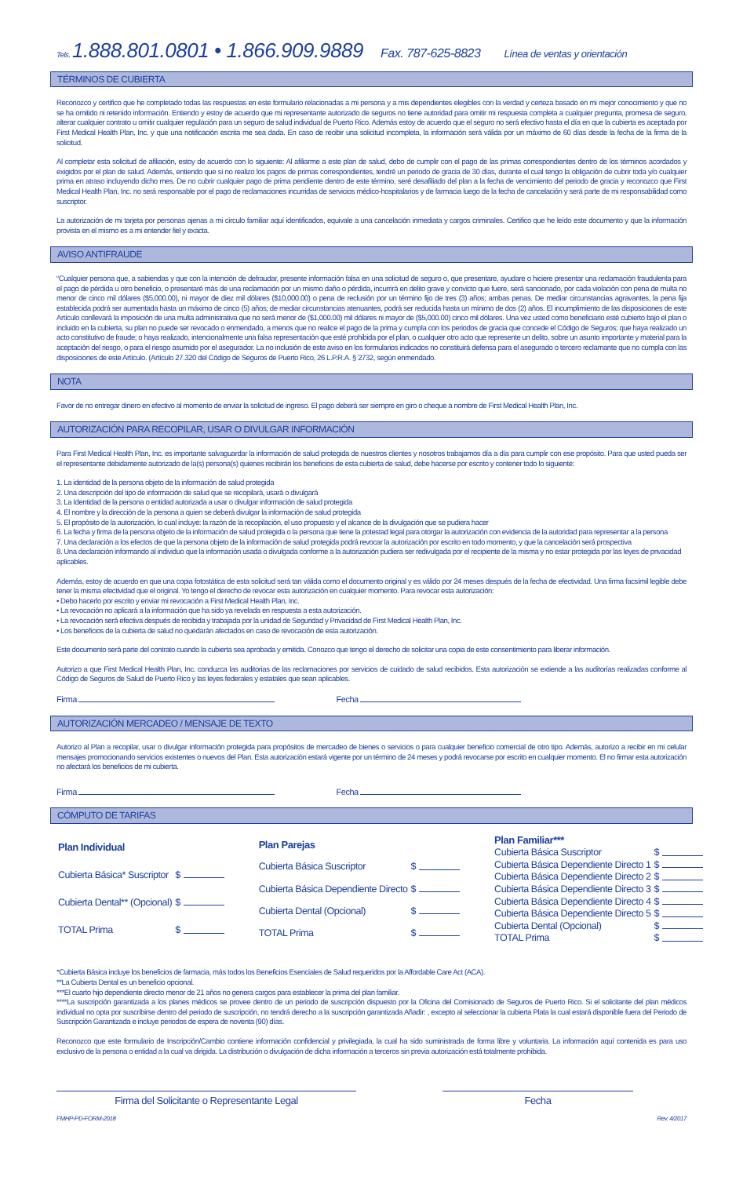Tels. 1.888.801.0801 • 1.866.909.9889 Fax. 787-625-8823 Línea de ventas y orientación
TÉRMINOS DE CUBIERTA
Reconozco y certifico que he completado todas las respuestas en este formulario relacionadas a mi persona y a mis dependientes elegibles con la verdad y certeza basado en mi mejor conocimiento y que no se ha omitido ni retenido información. Entiendo y estoy de acuerdo que mi representante autorizado de seguros no tiene autoridad para omitir mi respuesta completa a cualquier pregunta, promesa de seguro, alterar cualquier contrato u omitir cualquier regulación para un seguro de salud individual de Puerto Rico. Además estoy de acuerdo que el seguro no será efectivo hasta el día en que la cubierta es aceptada por First Medical Health Plan, Inc. y que una notificación escrita me sea dada. En caso de recibir una solicitud incompleta, la información será válida por un máximo de 60 días desde la fecha de la firma de la solicitud.
Al completar esta solicitud de afiliación, estoy de acuerdo con lo siguiente: Al afiliarme a este plan de salud, debo de cumplir con el pago de las primas correspondientes dentro de los términos acordados y exigidos por el plan de salud. Además, entiendo que si no realizo los pagos de primas correspondientes, tendré un periodo de gracia de 30 días, durante el cual tengo la obligación de cubrir toda y/o cualquier prima en atraso incluyendo dicho mes. De no cubrir cualquier pago de prima pendiente dentro de este término, seré desafiliado del plan a la fecha de vencimiento del periodo de gracia y reconozco que First Medical Health Plan, Inc. no será responsable por el pago de reclamaciones incurridas de servicios médico-hospitalarios y de farmacia luego de la fecha de cancelación y será parte de mi responsabilidad como suscriptor.
La autorización de mi tarjeta por personas ajenas a mi círculo familiar aquí identificados, equivale a una cancelación inmediata y cargos criminales. Certifico que he leído este documento y que la información provista en el mismo es a mi entender fiel y exacta.
AVISO ANTIFRAUDE
“Cualquier persona que, a sabiendas y que con la intención de defraudar, presente información falsa en una solicitud de seguro o, que presentare, ayudare o hiciere presentar una reclamación fraudulenta para el pago de pérdida u otro beneficio, o presentaré más de una reclamación por un mismo daño o pérdida, incurrirá en delito grave y convicto que fuere, será sancionado, por cada violación con pena de multa no menor de cinco mil dólares ($5,000.00), ni mayor de diez mil dólares ($10,000.00) o pena de reclusión por un término fijo de tres (3) años; ambas penas. De mediar circunstancias agravantes, la pena fija establecida podrá ser aumentada hasta un máximo de cinco (5) años; de mediar circunstancias atenuantes, podrá ser reducida hasta un mínimo de dos (2) años. El incumplimiento de las disposiciones de este Artículo conllevará la imposición de una multa administrativa que no será menor de ($1,000.00) mil dólares ni mayor de ($5,000.00) cinco mil dólares. Una vez usted como beneficiario esté cubierto bajo el plan o incluido en la cubierta, su plan no puede ser revocado o enmendado, a menos que no realice el pago de la prima y cumpla con los periodos de gracia que concede el Código de Seguros; que haya realizado un acto constitutivo de fraude; o haya realizado, intencionalmente una falsa representación que esté prohibida por el plan, o cualquier otro acto que represente un delito, sobre un asunto importante y material para la aceptación del riesgo, o para el riesgo asumido por el asegurador. La no inclusión de este aviso en los formularios indicados no constituirá defensa para el asegurado o tercero reclamante que no cumpla con las disposiciones de este Artículo. (Artículo 27.320 del Código de Seguros de Puerto Rico, 26 L.P.R.A. § 2732, según enmendado.
NOTA
Favor de no entregar dinero en efectivo al momento de enviar la solicitud de ingreso. El pago deberá ser siempre en giro o cheque a nombre de First Medical Health Plan, Inc.
AUTORIZACIÓN PARA RECOPILAR, USAR O DIVULGAR INFORMACIÓN
Para First Medical Health Plan, Inc. es importante salvaguardar la información de salud protegida de nuestros clientes y nosotros trabajamos día a día para cumplir con ese propósito. Para que usted pueda ser el representante debidamente autorizado de la(s) persona(s) quienes recibirán los beneficios de esta cubierta de salud, debe hacerse por escrito y contener todo lo siguiente:
1. La identidad de la persona objeto de la información de salud protegida
2. Una descripción del tipo de información de salud que se recopilará, usará o divulgará
3. La Identidad de la persona o entidad autorizada a usar o divulgar información de salud protegida
4. El nombre y la dirección de la persona a quien se deberá divulgar la información de salud protegida
5. El propósito de la autorización, lo cual incluye: la razón de la recopilación, el uso propuesto y el alcance de la divulgación que se pudiera hacer
6. La fecha y firma de la persona objeto de la información de salud protegida o la persona que tiene la potestad legal para otorgar la autorización con evidencia de la autoridad para representar a la persona
7. Una declaración a los efectos de que la persona objeto de la información de salud protegida podrá revocar la autorización por escrito en todo momento, y que la cancelación será prospectiva
8. Una declaración informando al individuo que la información usada o divulgada conforme a la autorización pudiera ser redivulgada por el recipiente de la misma y no estar protegida por las leyes de privacidad aplicables.
Además, estoy de acuerdo en que una copia fotostática de esta solicitud será tan válida como el documento original y es válido por 24 meses después de la fecha de efectividad. Una firma facsímil legible debe tener la misma efectividad que el original. Yo tengo el derecho de revocar esta autorización en cualquier momento. Para revocar esta autorización:
• Debo hacerlo por escrito y enviar mi revocación a First Medical Health Plan, Inc.
• La revocación no aplicará a la información que ha sido ya revelada en respuesta a esta autorización.
• La revocación será efectiva después de recibida y trabajada por la unidad de Seguridad y Privacidad de First Medical Health Plan, Inc.
• Los beneficios de la cubierta de salud no quedarán afectados en caso de revocación de esta autorización.
Este documento será parte del contrato cuando la cubierta sea aprobada y emitida. Conozco que tengo el derecho de solicitar una copia de este consentimiento para liberar información.
Autorizo a que First Medical Health Plan, Inc. conduzca las auditorias de las reclamaciones por servicios de cuidado de salud recibidos. Esta autorización se extiende a las auditorías realizadas conforme al Código de Seguros de Salud de Puerto Rico y las leyes federales y estatales que sean aplicables.
Firma Fecha
AUTORIZACIÓN MERCADEO / MENSAJE DE TEXTO
Autorizo al Plan a recopilar, usar o divulgar información protegida para propósitos de mercadeo de bienes o servicios o para cualquier beneficio comercial de otro tipo. Además, autorizo a recibir en mi celular mensajes promocionando servicios existentes o nuevos del Plan. Esta autorización estará vigente por un término de 24 meses y podrá revocarse por escrito en cualquier momento. El no firmar esta autorización no afectará los beneficios de mi cubierta.
Firma Fecha
CÓMPUTO DE TARIFAS
| Plan Individual | | |
| Cubierta Básica* Suscriptor | $ | |
| Cubierta Dental** (Opcional) | $ | |
| TOTAL Prima | $ | |
| Plan Parejas | | |
| Cubierta Básica Suscriptor | $ | |
| Cubierta Básica Dependiente Directo | $ | |
| Cubierta Dental (Opcional) | $ | |
| TOTAL Prima | $ | |
| Plan Familiar*** | | |
| Cubierta Básica Suscriptor | $ | |
| Cubierta Básica Dependiente Directo 1 | $ | |
| Cubierta Básica Dependiente Directo 2 | $ | |
| Cubierta Básica Dependiente Directo 3 | $ | |
| Cubierta Básica Dependiente Directo 4 | $ | |
| Cubierta Básica Dependiente Directo 5 | $ | |
| Cubierta Dental (Opcional) | $ | |
| TOTAL Prima | $ | |
*Cubierta Básica incluye los beneficios de farmacia, más todos los Beneficios Esenciales de Salud requeridos por la Affordable Care Act (ACA).
**La Cubierta Dental es un beneficio opcional.
***El cuarto hijo dependiente directo menor de 21 años no genera cargos para establecer la prima del plan familiar.
****La suscripción garantizada a los planes médicos se provee dentro de un periodo de suscripción dispuesto por la Oficina del Comisionado de Seguros de Puerto Rico. Si el solicitante del plan médicos individual no opta por suscribirse dentro del periodo de suscripción, no tendrá derecho a la suscripción garantizada Añadir: , excepto al seleccionar la cubierta Plata la cual estará disponible fuera del Periodo de Suscripción Garantizada e incluye periodos de espera de noventa (90) días.
Reconozco que este formulario de Inscripción/Cambio contiene información confidencial y privilegiada, la cual ha sido suministrada de forma libre y voluntaria. La información aquí contenida es para uso exclusivo de la persona o entidad a la cual va dirigida. La distribución o divulgación de dicha información a terceros sin previa autorización está totalmente prohibida.
Firma del Solicitante o Representante Legal Fecha
FMHP-PD-FORM-2018 Rev. 4/2017